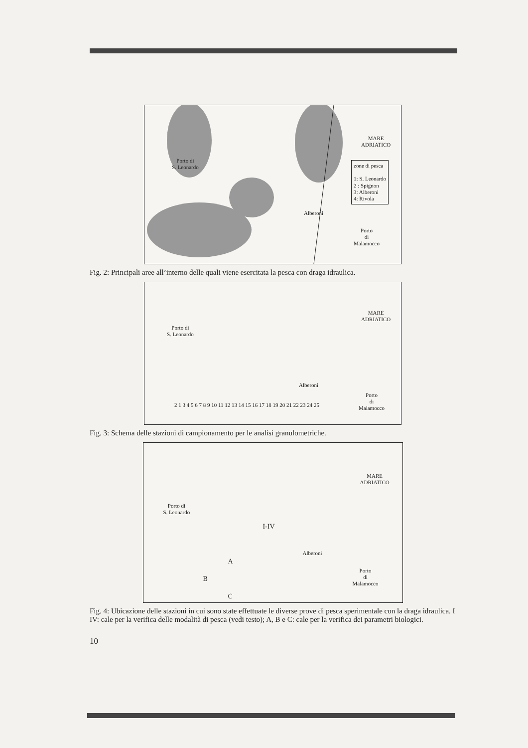MARE
ADRIATICO
Porto di
S. Leonardo
zone di pesca
1: S. Leonardo
2 : Spignon
3: Alberoni
4: Rivola
Alberoni
Porto
di
Malamocco
Fig. 2: Principali aree all’interno delle quali viene esercitata la pesca con draga idraulica.
MARE
ADRIATICO
Porto di
S. Leonardo
2 1 3 4 5 6 7 8 9 10 11 12 13 14 15 16 17 18 19 20 21 22 23 24 25
Alberoni
Porto
di
Malamocco
Fig. 3: Schema delle stazioni di campionamento per le analisi granulometriche.
MARE
ADRIATICO
Porto di
S. Leonardo
I-IV
Alberoni
A
B
C
Porto
di
Malamocco
Fig. 4: Ubicazione delle stazioni in cui sono state effettuate le diverse prove di pesca sperimentale con la draga idraulica. I IV: cale per la verifica delle modalità di pesca (vedi testo); A, B e C: cale per la verifica dei parametri biologici.
10